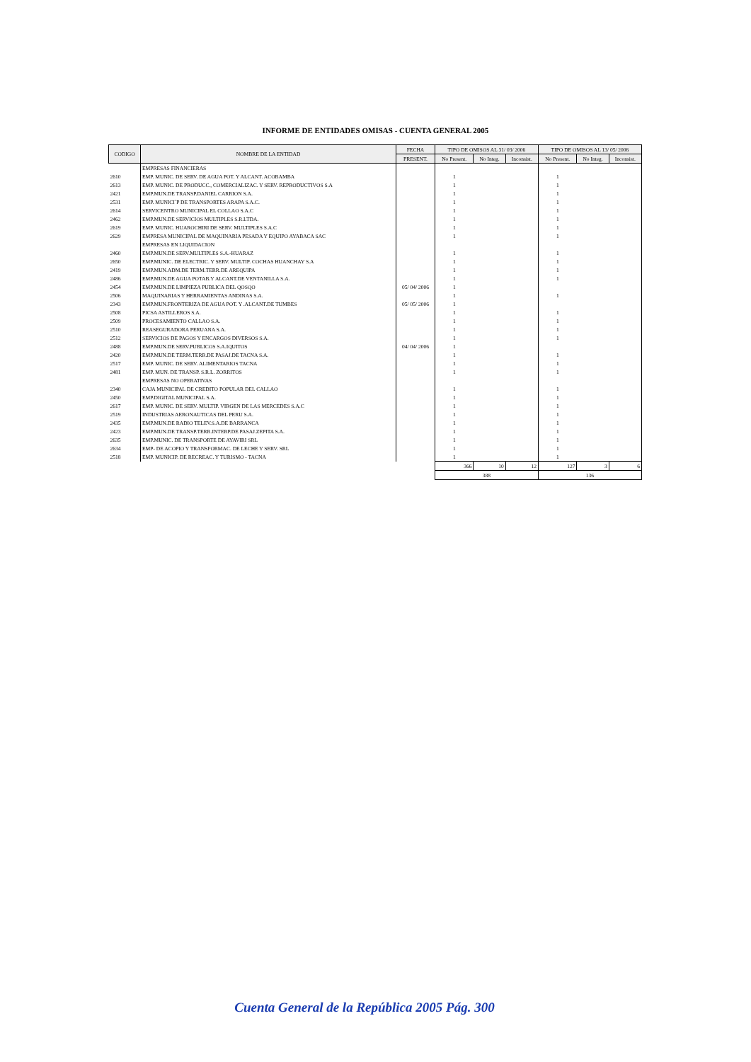INFORME DE ENTIDADES OMISAS - CUENTA GENERAL 2005
| CODIGO | NOMBRE DE LA ENTIDAD | FECHA | TIPO DE OMISOS AL 31/ 03/ 2006 | | | TIPO DE OMISOS AL 13/ 05/ 2006 | | |
| --- | --- | --- | --- | --- | --- | --- | --- | --- |
| | | PRESENT. | No Present. | No Integ. | Inconsist. | No Present. | No Integ. | Inconsist. |
| | EMPRESAS FINANCIERAS | | | | | | | |
| 2610 | EMP. MUNIC. DE SERV. DE AGUA POT. Y ALCANT. ACOBAMBA | | 1 | | | 1 | | |
| 2613 | EMP. MUNIC. DE PRODUCC., COMERCIALIZAC. Y SERV. REPRODUCTIVOS S.A | | 1 | | | 1 | | |
| 2421 | EMP.MUN.DE TRANSP.DANIEL CARRION S.A. | | 1 | | | 1 | | |
| 2531 | EMP. MUNICI`P DE TRANSPORTES ARAPA S.A.C. | | 1 | | | 1 | | |
| 2614 | SERVICENTRO MUNICIPAL EL COLLAO S.A.C | | 1 | | | 1 | | |
| 2462 | EMP.MUN.DE SERVICIOS MULTIPLES S.R.LTDA. | | 1 | | | 1 | | |
| 2619 | EMP. MUNIC. HUAROCHIRI DE SERV. MULTIPLES S.A.C | | 1 | | | 1 | | |
| 2629 | EMPRESA MUNICIPAL DE MAQUINARIA PESADA Y EQUIPO AYABACA SAC | | 1 | | | 1 | | |
| | EMPRESAS EN LIQUIDACION | | | | | | | |
| 2460 | EMP.MUN.DE SERV.MULTIPLES S.A.-HUARAZ | | 1 | | | 1 | | |
| 2650 | EMP.MUNIC. DE ELECTRIC. Y SERV. MULTIP. COCHAS HUANCHAY S.A | | 1 | | | 1 | | |
| 2419 | EMP.MUN.ADM.DE TERM.TERR.DE AREQUIPA | | 1 | | | 1 | | |
| 2486 | EMP.MUN.DE AGUA POTAB.Y ALCANT.DE VENTANILLA S.A. | | 1 | | | 1 | | |
| 2454 | EMP.MUN.DE LIMPIEZA PUBLICA DEL QOSQO | 05/ 04/ 2006 | 1 | | | | | |
| 2506 | MAQUINARIAS Y HERRAMIENTAS ANDINAS S.A. | | 1 | | | 1 | | |
| 2343 | EMP.MUN.FRONTERIZA DE AGUA POT. Y .ALCANT.DE TUMBES | 05/ 05/ 2006 | 1 | | | | | |
| 2508 | PICSA ASTILLEROS S.A. | | 1 | | | 1 | | |
| 2509 | PROCESAMIENTO CALLAO S.A. | | 1 | | | 1 | | |
| 2510 | REASEGURADORA PERUANA S.A. | | 1 | | | 1 | | |
| 2512 | SERVICIOS DE PAGOS Y ENCARGOS DIVERSOS S.A. | | 1 | | | 1 | | |
| 2488 | EMP.MUN.DE SERV.PUBLICOS S.A.IQUITOS | 04/ 04/ 2006 | 1 | | | | | |
| 2420 | EMP.MUN.DE TERM.TERR.DE PASAJ.DE TACNA S.A. | | 1 | | | 1 | | |
| 2517 | EMP. MUNIC. DE SERV. ALIMENTARIOS TACNA | | 1 | | | 1 | | |
| 2481 | EMP. MUN. DE TRANSP. S.R.L. ZORRITOS | | 1 | | | 1 | | |
| | EMPRESAS NO OPERATIVAS | | | | | | | |
| 2340 | CAJA MUNICIPAL DE CREDITO POPULAR DEL CALLAO | | 1 | | | 1 | | |
| 2450 | EMP.DIGITAL MUNICIPAL S.A. | | 1 | | | 1 | | |
| 2617 | EMP. MUNIC. DE SERV. MULTIP. VIRGEN DE LAS MERCEDES S.A.C | | 1 | | | 1 | | |
| 2519 | INDUSTRIAS AERONAUTICAS DEL PERU S.A. | | 1 | | | 1 | | |
| 2435 | EMP.MUN.DE RADIO TELEV.S.A.DE BARRANCA | | 1 | | | 1 | | |
| 2423 | EMP.MUN.DE TRANSP.TERR.INTERP.DE PASAJ.ZEPITA S.A. | | 1 | | | 1 | | |
| 2635 | EMP.MUNIC. DE TRANSPORTE DE AYAVIRI SRL | | 1 | | | 1 | | |
| 2634 | EMP- DE ACOPIO Y TRANSFORMAC. DE LECHE Y SERV. SRL | | 1 | | | 1 | | |
| 2518 | EMP. MUNICIP. DE RECREAC. Y TURISMO - TACNA | | 1 | | | 1 | | |
| | | | 366 | 10 | 12 | 127 | 3 | 6 |
| | | | 388 | | | 136 | | |
Cuenta General de la República 2005 Pág. 300